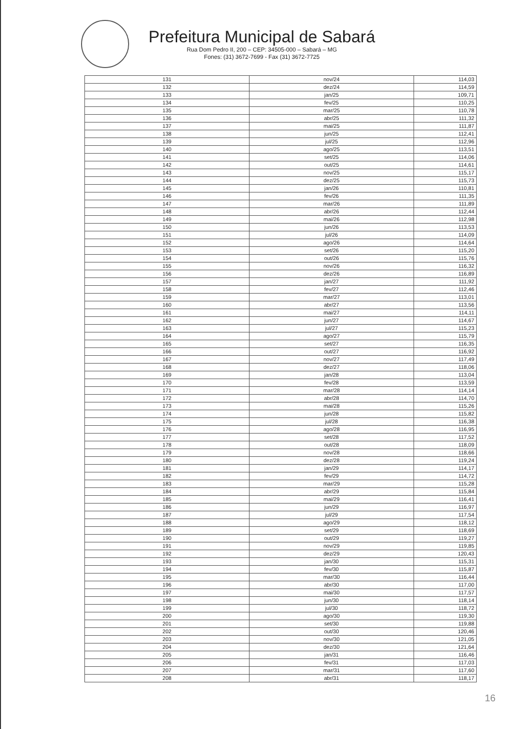Prefeitura Municipal de Sabará
Rua Dom Pedro II, 200 – CEP: 34505-000 – Sabará – MG
Fones: (31) 3672-7699 - Fax (31) 3672-7725
| 131 | nov/24 | 114,03 |
| 132 | dez/24 | 114,59 |
| 133 | jan/25 | 109,71 |
| 134 | fev/25 | 110,25 |
| 135 | mar/25 | 110,78 |
| 136 | abr/25 | 111,32 |
| 137 | mai/25 | 111,87 |
| 138 | jun/25 | 112,41 |
| 139 | jul/25 | 112,96 |
| 140 | ago/25 | 113,51 |
| 141 | set/25 | 114,06 |
| 142 | out/25 | 114,61 |
| 143 | nov/25 | 115,17 |
| 144 | dez/25 | 115,73 |
| 145 | jan/26 | 110,81 |
| 146 | fev/26 | 111,35 |
| 147 | mar/26 | 111,89 |
| 148 | abr/26 | 112,44 |
| 149 | mai/26 | 112,98 |
| 150 | jun/26 | 113,53 |
| 151 | jul/26 | 114,09 |
| 152 | ago/26 | 114,64 |
| 153 | set/26 | 115,20 |
| 154 | out/26 | 115,76 |
| 155 | nov/26 | 116,32 |
| 156 | dez/26 | 116,89 |
| 157 | jan/27 | 111,92 |
| 158 | fev/27 | 112,46 |
| 159 | mar/27 | 113,01 |
| 160 | abr/27 | 113,56 |
| 161 | mai/27 | 114,11 |
| 162 | jun/27 | 114,67 |
| 163 | jul/27 | 115,23 |
| 164 | ago/27 | 115,79 |
| 165 | set/27 | 116,35 |
| 166 | out/27 | 116,92 |
| 167 | nov/27 | 117,49 |
| 168 | dez/27 | 118,06 |
| 169 | jan/28 | 113,04 |
| 170 | fev/28 | 113,59 |
| 171 | mar/28 | 114,14 |
| 172 | abr/28 | 114,70 |
| 173 | mai/28 | 115,26 |
| 174 | jun/28 | 115,82 |
| 175 | jul/28 | 116,38 |
| 176 | ago/28 | 116,95 |
| 177 | set/28 | 117,52 |
| 178 | out/28 | 118,09 |
| 179 | nov/28 | 118,66 |
| 180 | dez/28 | 119,24 |
| 181 | jan/29 | 114,17 |
| 182 | fev/29 | 114,72 |
| 183 | mar/29 | 115,28 |
| 184 | abr/29 | 115,84 |
| 185 | mai/29 | 116,41 |
| 186 | jun/29 | 116,97 |
| 187 | jul/29 | 117,54 |
| 188 | ago/29 | 118,12 |
| 189 | set/29 | 118,69 |
| 190 | out/29 | 119,27 |
| 191 | nov/29 | 119,85 |
| 192 | dez/29 | 120,43 |
| 193 | jan/30 | 115,31 |
| 194 | fev/30 | 115,87 |
| 195 | mar/30 | 116,44 |
| 196 | abr/30 | 117,00 |
| 197 | mai/30 | 117,57 |
| 198 | jun/30 | 118,14 |
| 199 | jul/30 | 118,72 |
| 200 | ago/30 | 119,30 |
| 201 | set/30 | 119,88 |
| 202 | out/30 | 120,46 |
| 203 | nov/30 | 121,05 |
| 204 | dez/30 | 121,64 |
| 205 | jan/31 | 116,46 |
| 206 | fev/31 | 117,03 |
| 207 | mar/31 | 117,60 |
| 208 | abr/31 | 118,17 |
16